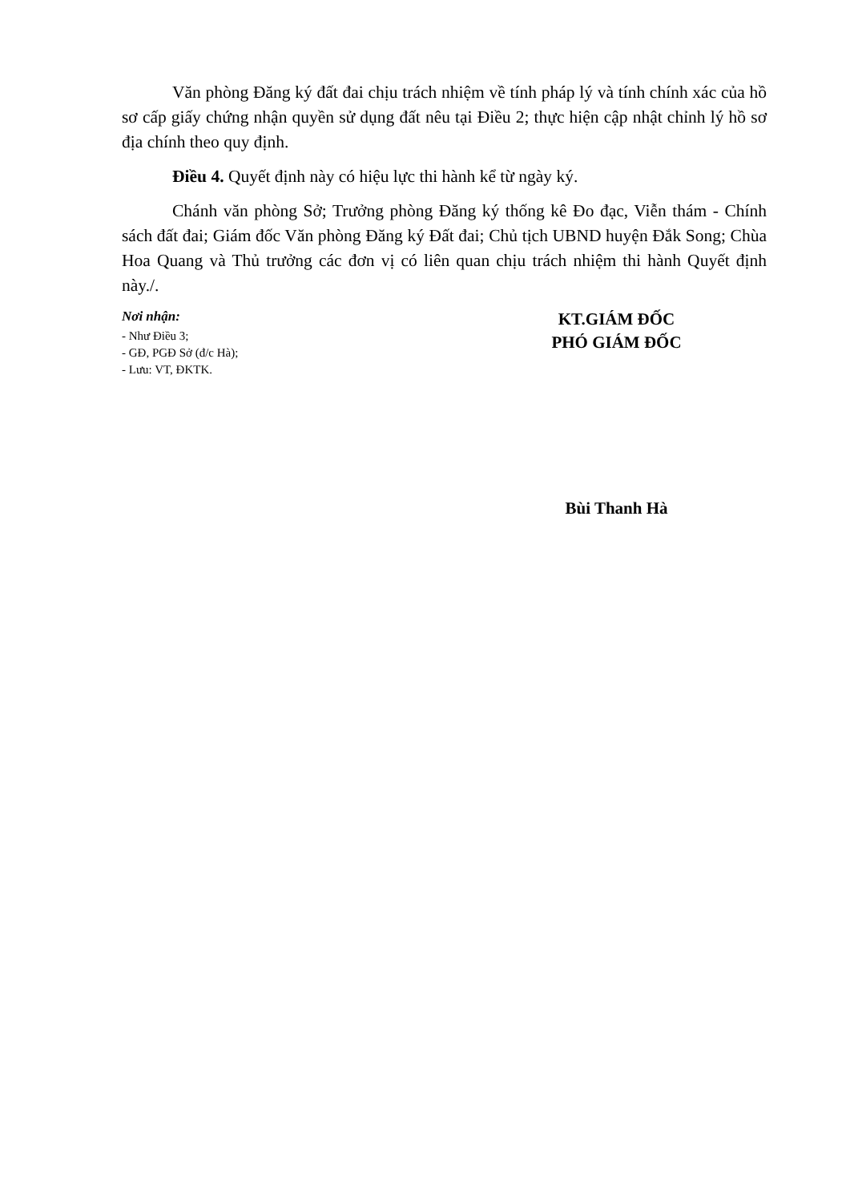Văn phòng Đăng ký đất đai chịu trách nhiệm về tính pháp lý và tính chính xác của hồ sơ cấp giấy chứng nhận quyền sử dụng đất nêu tại Điều 2; thực hiện cập nhật chỉnh lý hồ sơ địa chính theo quy định.
Điều 4. Quyết định này có hiệu lực thi hành kể từ ngày ký.
Chánh văn phòng Sở; Trưởng phòng Đăng ký thống kê Đo đạc, Viễn thám - Chính sách đất đai; Giám đốc Văn phòng Đăng ký Đất đai; Chủ tịch UBND huyện Đắk Song; Chùa Hoa Quang và Thủ trưởng các đơn vị có liên quan chịu trách nhiệm thi hành Quyết định này./.
Nơi nhận:
- Như Điều 3;
- GĐ, PGĐ Sở (đ/c Hà);
- Lưu: VT, ĐKTK.
KT.GIÁM ĐỐC
PHÓ GIÁM ĐỐC
Bùi Thanh Hà